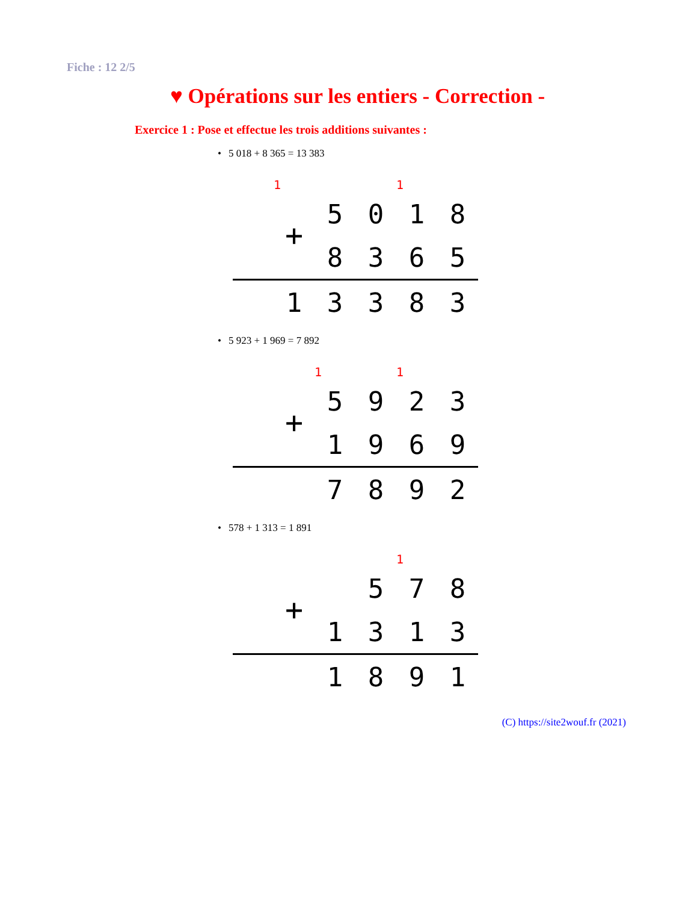Fiche : 12 2/5
♥ Opérations sur les entiers - Correction -
Exercice 1 : Pose et effectue les trois additions suivantes :
• 5 018 + 8 365 = 13 383
| | 1 | | | 1 | |
| | + | 5 | 0 | 1 | 8 |
| | | 8 | 3 | 6 | 5 |
| | 1 | 3 | 3 | 8 | 3 |
• 5 923 + 1 969 = 7 892
| | | 1 | | 1 | |
| | + | 5 | 9 | 2 | 3 |
| | | 1 | 9 | 6 | 9 |
| | | 7 | 8 | 9 | 2 |
• 578 + 1 313 = 1 891
| | | | | 1 | |
| | + | | 5 | 7 | 8 |
| | | 1 | 3 | 1 | 3 |
| | | 1 | 8 | 9 | 1 |
(C) https://site2wouf.fr (2021)